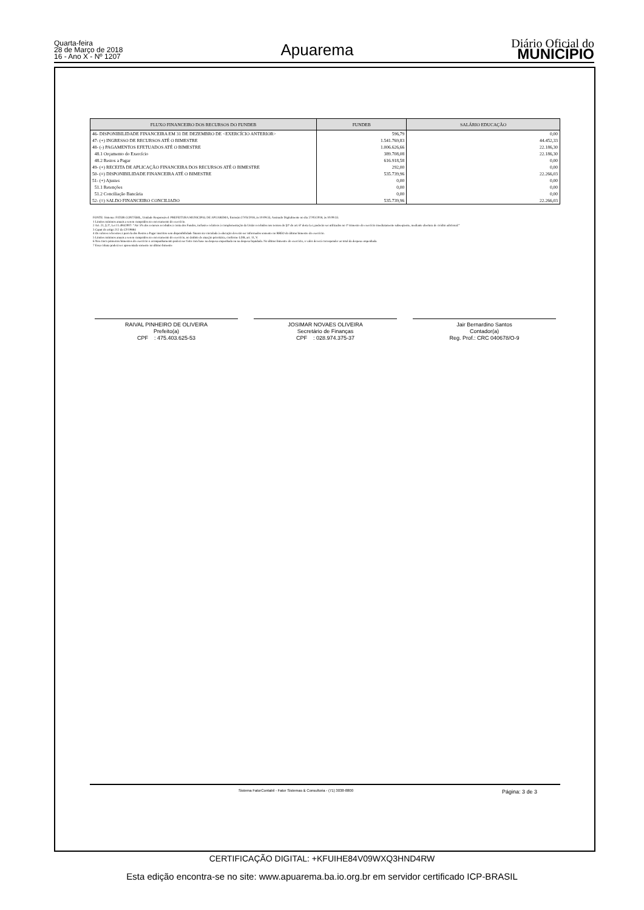Quarta-feira
28 de Março de 2018
16 - Ano X - Nº 1207
Apuarema
Diário Oficial do
MUNICÍPIO
| FLUXO FINANCEIRO DOS RECURSOS DO FUNDEB | FUNDEB | SALÁRIO EDUCAÇÃO |
| --- | --- | --- |
| 46- DISPONIBILIDADE FINANCEIRA EM 31 DE DEZEMBRO DE <EXERCÍCIO ANTERIOR> | 596,79 | 0,00 |
| 47- (+) INGRESSO DE RECURSOS ATÉ O BIMESTRE | 1.541.769,83 | 44.452,33 |
| 48- (-) PAGAMENTOS EFETUADOS ATÉ O BIMESTRE | 1.006.626,66 | 22.186,30 |
| 48.1 Orçamento do Exercício | 389.708,08 | 22.186,30 |
| 48.2 Restos a Pagar | 616.918,58 | 0,00 |
| 49- (+) RECEITA DE APLICAÇÃO FINANCEIRA DOS RECURSOS ATÉ O BIMESTRE | 292,00 | 0,00 |
| 50- (=) DISPONIBILIDADE FINANCEIRA ATÉ O BIMESTRE | 535.739,96 | 22.266,03 |
| 51- (+) Ajustes | 0,00 | 0,00 |
| 51.1 Retenções | 0,00 | 0,00 |
| 51.2 Conciliação Bancária | 0,00 | 0,00 |
| 52- (=) SALDO FINANCEIRO CONCILIADO | 535.739,96 | 22.266,03 |
FONTE: Sistema: FATOR CONTÁBIL, Unidade Responsável: PREFEITURA MUNICIPAL DE APUAREMA, Emissão:27/03/2018, às 10:09:33, Assinado Digitalmente no dia 27/03/2018, às 10:09:33.
1 Limites mínimos anuais a serem cumpridos no encerramento do exercício.
2 Art. 21, § 2º, Lei 11.494/2007: “Até 5% dos recursos recebidos à conta dos Fundos, inclusive relativos à complementação da União recebidos nos termos do §1º do art. 6º desta Lei, poderão ser utilizados no 1º trimestre do exercício imediatamente subseqüente, mediante abertura de crédito adicional.”
3 Caput do artigo 212 da CF/19884
4 Os valores referentes à parcela dos Restos a Pagar inscritos sem disponibilidade financeira vinculada à educação deverão ser informados somente no RREO do último bimestre do exercício.
5 Limites mínimos anuais a serem cumpridos no encerramento do exercício, no âmbito de atuação prioritária, conforme LDB, art. 11, V.
6 Nos cinco primeiros bimestres do exercício o acompanhamento poderá ser feito com base na despesa empenhada ou na despesa liquidada. No último bimestre do exercício, o valor deverá corresponder ao total da despesa empenhada.
7 Essa coluna poderá ser apresentada somente no último bimestre
RAIVAL PINHEIRO DE OLIVEIRA
Prefeito(a)
CPF : 475.403.625-53
JOSIMAR NOVAES OLIVEIRA
Secretário de Finanças
CPF : 028.974.375-37
Jair Bernardino Santos
Contador(a)
Reg. Prof.: CRC 040678/O-9
Sistema FatorContabil - Fator Sistemas & Consultoria - (71) 3038-8800 Página: 3 de 3
CERTIFICAÇÃO DIGITAL: +KFUIHE84V09WXQ3HND4RW
Esta edição encontra-se no site: www.apuarema.ba.io.org.br em servidor certificado ICP-BRASIL